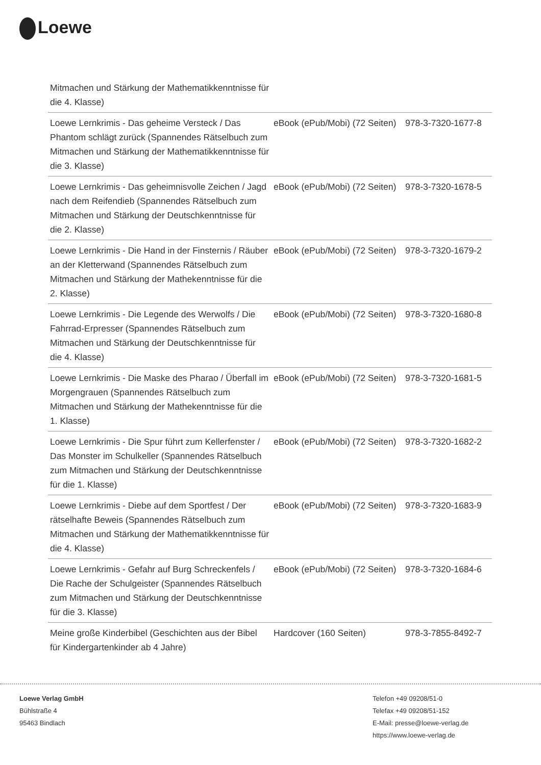Loewe
| Mitmachen und Stärkung der Mathematikkenntnisse für die 4. Klasse) | | |
| Loewe Lernkrimis - Das geheime Versteck / Das Phantom schlägt zurück (Spannendes Rätselbuch zum Mitmachen und Stärkung der Mathematikkenntnisse für die 3. Klasse) | eBook (ePub/Mobi) (72 Seiten) | 978-3-7320-1677-8 |
| Loewe Lernkrimis - Das geheimnisvolle Zeichen / Jagd nach dem Reifendieb (Spannendes Rätselbuch zum Mitmachen und Stärkung der Deutschkenntnisse für die 2. Klasse) | eBook (ePub/Mobi) (72 Seiten) | 978-3-7320-1678-5 |
| Loewe Lernkrimis - Die Hand in der Finsternis / Räuber an der Kletterwand (Spannendes Rätselbuch zum Mitmachen und Stärkung der Mathekenntnisse für die 2. Klasse) | eBook (ePub/Mobi) (72 Seiten) | 978-3-7320-1679-2 |
| Loewe Lernkrimis - Die Legende des Werwolfs / Die Fahrrad-Erpresser (Spannendes Rätselbuch zum Mitmachen und Stärkung der Deutschkenntnisse für die 4. Klasse) | eBook (ePub/Mobi) (72 Seiten) | 978-3-7320-1680-8 |
| Loewe Lernkrimis - Die Maske des Pharao / Überfall im Morgengrauen (Spannendes Rätselbuch zum Mitmachen und Stärkung der Mathekenntnisse für die 1. Klasse) | eBook (ePub/Mobi) (72 Seiten) | 978-3-7320-1681-5 |
| Loewe Lernkrimis - Die Spur führt zum Kellerfenster / Das Monster im Schulkeller (Spannendes Rätselbuch zum Mitmachen und Stärkung der Deutschkenntnisse für die 1. Klasse) | eBook (ePub/Mobi) (72 Seiten) | 978-3-7320-1682-2 |
| Loewe Lernkrimis - Diebe auf dem Sportfest / Der rätselhafte Beweis (Spannendes Rätselbuch zum Mitmachen und Stärkung der Mathematikkenntnisse für die 4. Klasse) | eBook (ePub/Mobi) (72 Seiten) | 978-3-7320-1683-9 |
| Loewe Lernkrimis - Gefahr auf Burg Schreckenfels / Die Rache der Schulgeister (Spannendes Rätselbuch zum Mitmachen und Stärkung der Deutschkenntnisse für die 3. Klasse) | eBook (ePub/Mobi) (72 Seiten) | 978-3-7320-1684-6 |
| Meine große Kinderbibel (Geschichten aus der Bibel für Kindergartenkinder ab 4 Jahre) | Hardcover (160 Seiten) | 978-3-7855-8492-7 |
Loewe Verlag GmbH
Bühlstraße 4
95463 Bindlach
Telefon +49 09208/51-0
Telefax +49 09208/51-152
E-Mail: presse@loewe-verlag.de
https://www.loewe-verlag.de